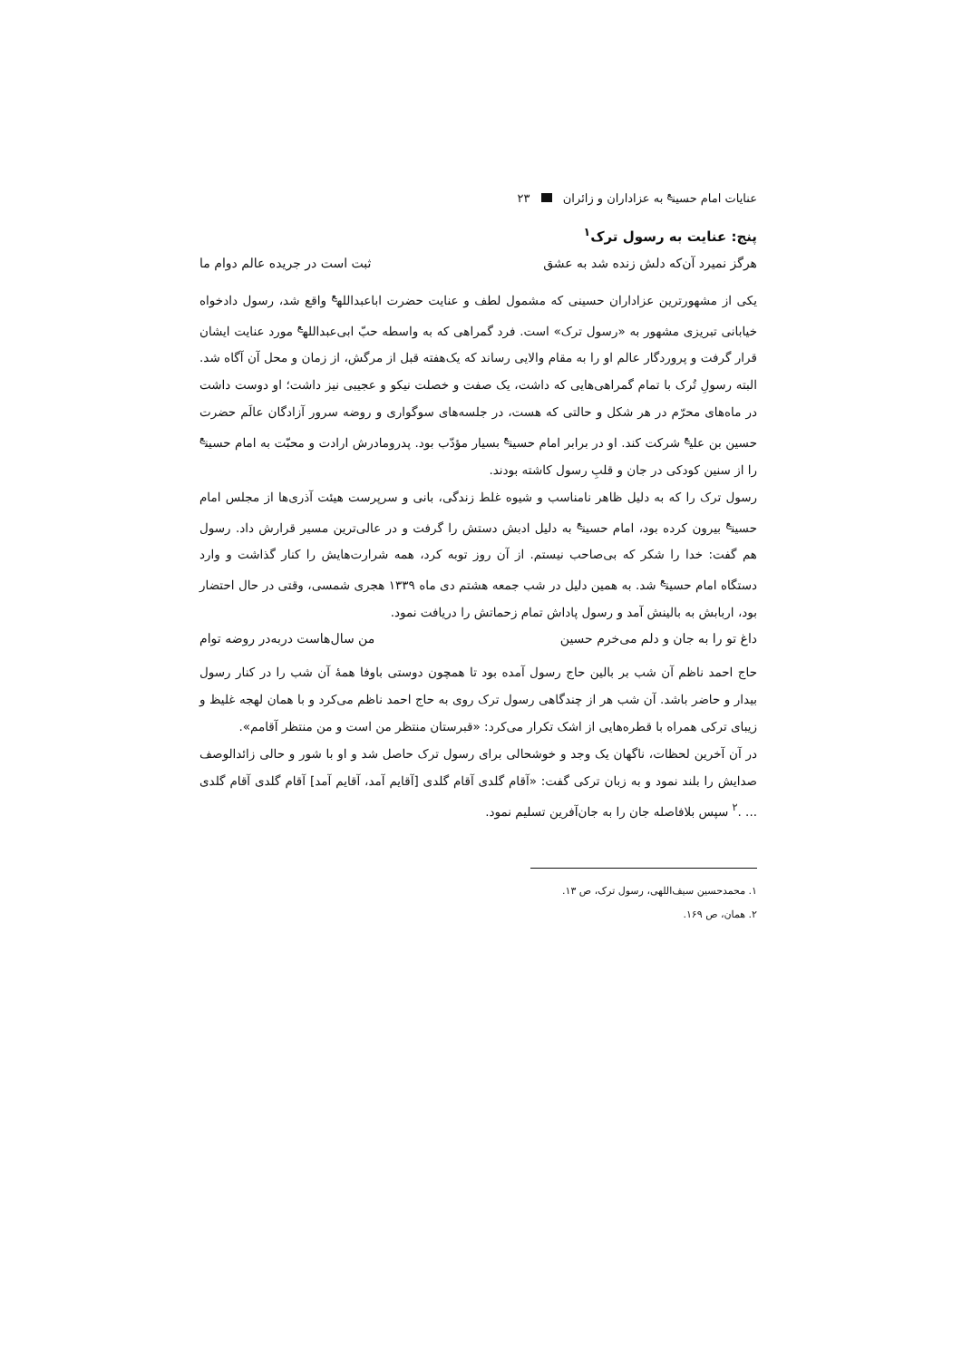عنایات امام حسین<sup>ع</sup> به عزاداران و زائران ۲۳
پنج: عنایت به رسول ترک<sup>۱</sup>
هرگز نمیرد آن‌که دلش زنده شد به عشق ثبت است در جریده عالم دوام ما
یکی از مشهورترین عزاداران حسینی که مشمول لطف و عنایت حضرت اباعبدالله<sup>ع</sup> واقع شد، رسول دادخواه خیابانی تبریزی مشهور به «رسول ترک» است. فرد گمراهی که به واسطه حبّ ابی‌عبدالله<sup>ع</sup> مورد عنایت ایشان قرار گرفت و پروردگار عالم او را به مقام والایی رساند که یک‌هفته قبل از مرگش، از زمان و محل آن آگاه شد. البته رسولِ تُرک با تمام گمراهی‌هایی که داشت، یک صفت و خصلت نیکو و عجیبی نیز داشت؛ او دوست داشت در ماه‌های محرّم در هر شکل و حالتی که هست، در جلسه‌های سوگواری و روضه سرور آزادگان عالَم حضرت حسین بن علی<sup>ع</sup> شرکت کند. او در برابر امام حسین<sup>ع</sup> بسیار مؤدّب بود. پدرومادرش ارادت و محبّت به امام حسین<sup>ع</sup> را از سنین کودکی در جان و قلبِ رسول کاشته بودند.
رسول ترک را که به دلیل ظاهر نامناسب و شیوه غلط زندگی، بانی و سرپرست هیئت آذری‌ها از مجلس امام حسین<sup>ع</sup> بیرون کرده بود، امام حسین<sup>ع</sup> به دلیل ادبش دستش را گرفت و در عالی‌ترین مسیر قرارش داد. رسول هم گفت: خدا را شکر که بی‌صاحب نیستم. از آن روز توبه کرد، همه شرارت‌هایش را کنار گذاشت و وارد دستگاه امام حسین<sup>ع</sup> شد. به همین دلیل در شب جمعه هشتم دی ماه ۱۳۳۹ هجری شمسی، وقتی در حال احتضار بود، اربابش به بالینش آمد و رسول پاداش تمام زحماتش را دریافت نمود.
داغ تو را به جان و دلم می‌خرم حسین من سال‌هاست دربه‌در روضه توام
حاج احمد ناظم آن شب بر بالین حاج رسول آمده بود تا همچون دوستی باوفا همهٔ آن شب را در کنار رسول بیدار و حاضر باشد. آن شب هر از چندگاهی رسول ترک روی به حاج احمد ناظم می‌کرد و با همان لهجه غلیظ و زیبای ترکی همراه با قطره‌هایی از اشک تکرار می‌کرد: «قبرستان منتظر من است و من منتظر آقامم».
در آن آخرین لحظات، ناگهان یک وجد و خوشحالی برای رسول ترک حاصل شد و او با شور و حالی زائدالوصف صدایش را بلند نمود و به زبان ترکی گفت: «آقام گلدی آقام گلدی [آقایم آمد، آقایم آمد] آقام گلدی آقام گلدی ... .<sup>۲</sup> سپس بلافاصله جان را به جان‌آفرین تسلیم نمود.
۱. محمدحسین سیف‌اللهی، رسول ترک، ص ۱۳.
۲. همان، ص ۱۶۹.